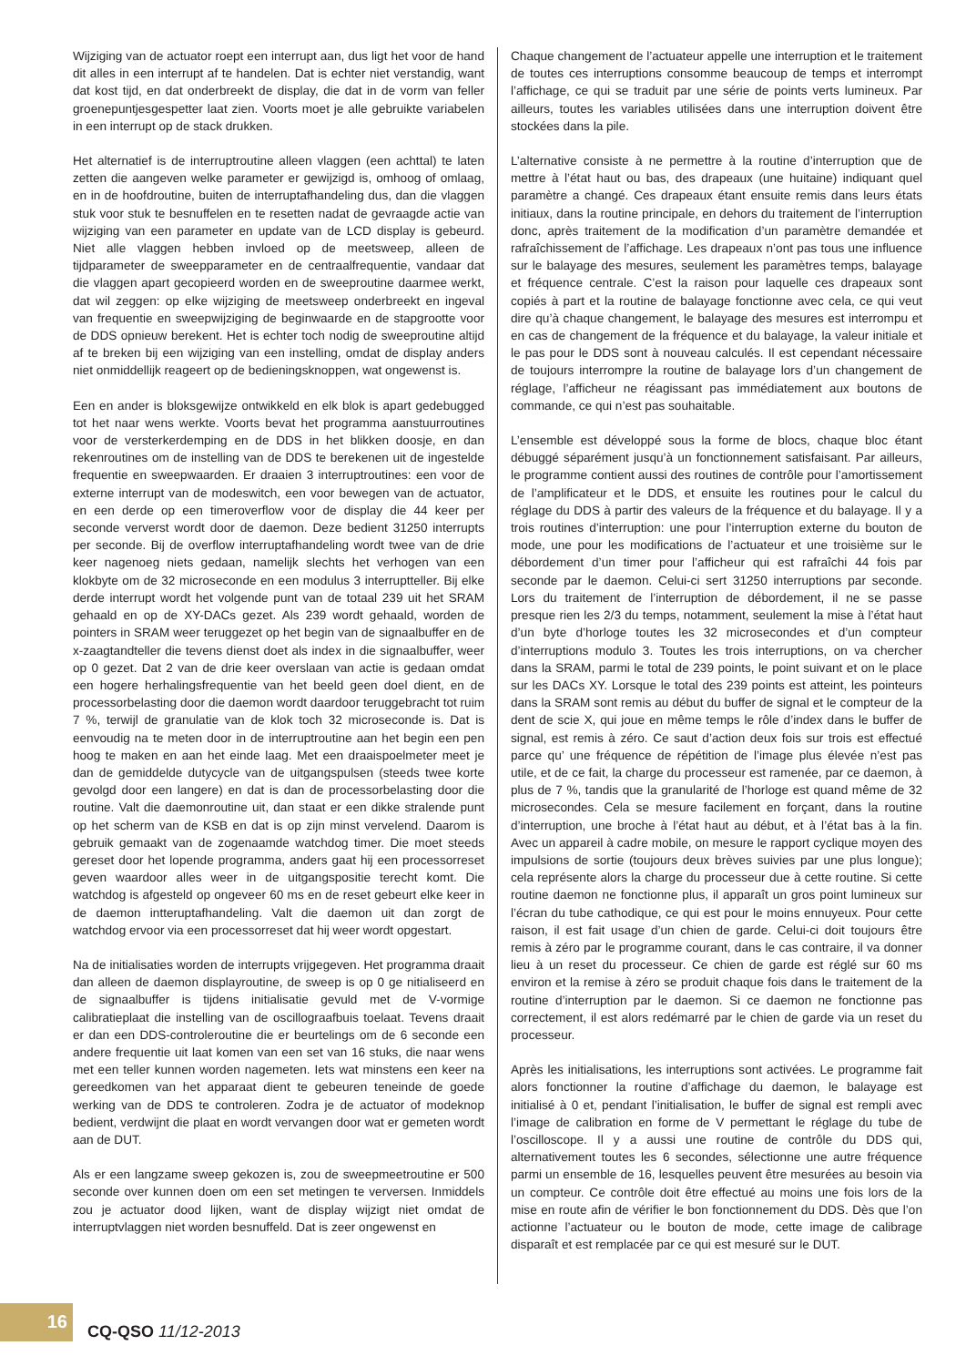Wijziging van de actuator roept een interrupt aan, dus ligt het voor de hand dit alles in een interrupt af te handelen. Dat is echter niet verstandig, want dat kost tijd, en dat onderbreekt de display, die dat in de vorm van feller groenepuntjesgespetter laat zien. Voorts moet je alle gebruikte variabelen in een interrupt op de stack drukken.
Het alternatief is de interruptroutine alleen vlaggen (een achttal) te laten zetten die aangeven welke parameter er gewijzigd is, omhoog of omlaag, en in de hoofdroutine, buiten de interruptafhandeling dus, dan die vlaggen stuk voor stuk te besnuffelen en te resetten nadat de gevraagde actie van wijziging van een parameter en update van de LCD display is gebeurd. Niet alle vlaggen hebben invloed op de meetsweep, alleen de tijdparameter de sweepparameter en de centraalfrequentie, vandaar dat die vlaggen apart gecopieerd worden en de sweeproutine daarmee werkt, dat wil zeggen: op elke wijziging de meetsweep onderbreekt en ingeval van frequentie en sweepwijziging de beginwaarde en de stapgrootte voor de DDS opnieuw berekent. Het is echter toch nodig de sweeproutine altijd af te breken bij een wijziging van een instelling, omdat de display anders niet onmiddellijk reageert op de bedieningsknoppen, wat ongewenst is.
Een en ander is bloksgewijze ontwikkeld en elk blok is apart gedebugged tot het naar wens werkte. Voorts bevat het programma aanstuurroutines voor de versterkerdemping en de DDS in het blikken doosje, en dan rekenroutines om de instelling van de DDS te berekenen uit de ingestelde frequentie en sweepwaarden. Er draaien 3 interruptroutines: een voor de externe interrupt van de modeswitch, een voor bewegen van de actuator, en een derde op een timeroverflow voor de display die 44 keer per seconde ververst wordt door de daemon. Deze bedient 31250 interrupts per seconde. Bij de overflow interruptafhandeling wordt twee van de drie keer nagenoeg niets gedaan, namelijk slechts het verhogen van een klokbyte om de 32 microseconde en een modulus 3 interruptteller. Bij elke derde interrupt wordt het volgende punt van de totaal 239 uit het SRAM gehaald en op de XY-DACs gezet. Als 239 wordt gehaald, worden de pointers in SRAM weer teruggezet op het begin van de signaalbuffer en de x-zaagtandteller die tevens dienst doet als index in die signaalbuffer, weer op 0 gezet. Dat 2 van de drie keer overslaan van actie is gedaan omdat een hogere herhalingsfrequentie van het beeld geen doel dient, en de processorbelasting door die daemon wordt daardoor teruggebracht tot ruim 7 %, terwijl de granulatie van de klok toch 32 microseconde is. Dat is eenvoudig na te meten door in de interruptroutine aan het begin een pen hoog te maken en aan het einde laag. Met een draaispoelmeter meet je dan de gemiddelde dutycycle van de uitgangspulsen (steeds twee korte gevolgd door een langere) en dat is dan de processorbelasting door die routine. Valt die daemonroutine uit, dan staat er een dikke stralende punt op het scherm van de KSB en dat is op zijn minst vervelend. Daarom is gebruik gemaakt van de zogenaamde watchdog timer. Die moet steeds gereset door het lopende programma, anders gaat hij een processorreset geven waardoor alles weer in de uitgangspositie terecht komt. Die watchdog is afgesteld op ongeveer 60 ms en de reset gebeurt elke keer in de daemon intteruptafhandeling. Valt die daemon uit dan zorgt de watchdog ervoor via een processorreset dat hij weer wordt opgestart.
Na de initialisaties worden de interrupts vrijgegeven. Het programma draait dan alleen de daemon displayroutine, de sweep is op 0 ge nitialiseerd en de signaalbuffer is tijdens initialisatie gevuld met de V-vormige calibratieplaat die instelling van de oscillograafbuis toelaat. Tevens draait er dan een DDS-controleroutine die er beurtelings om de 6 seconde een andere frequentie uit laat komen van een set van 16 stuks, die naar wens met een teller kunnen worden nagemeten. Iets wat minstens een keer na gereedkomen van het apparaat dient te gebeuren teneinde de goede werking van de DDS te controleren. Zodra je de actuator of modeknop bedient, verdwijnt die plaat en wordt vervangen door wat er gemeten wordt aan de DUT.
Als er een langzame sweep gekozen is, zou de sweepmeetroutine er 500 seconde over kunnen doen om een set metingen te verversen. Inmiddels zou je actuator dood lijken, want de display wijzigt niet omdat de interruptvlaggen niet worden besnuffeld. Dat is zeer ongewenst en
Chaque changement de l’actuateur appelle une interruption et le traitement de toutes ces interruptions consomme beaucoup de temps et interrompt l’affichage, ce qui se traduit par une série de points verts lumineux. Par ailleurs, toutes les variables utilisées dans une interruption doivent être stockées dans la pile.
L’alternative consiste à ne permettre à la routine d’interruption que de mettre à l’état haut ou bas, des drapeaux (une huitaine) indiquant quel paramètre a changé. Ces drapeaux étant ensuite remis dans leurs états initiaux, dans la routine principale, en dehors du traitement de l’interruption donc, après traitement de la modification d’un paramètre demandée et rafraîchissement de l’affichage. Les drapeaux n’ont pas tous une influence sur le balayage des mesures, seulement les paramètres temps, balayage et fréquence centrale. C’est la raison pour laquelle ces drapeaux sont copiés à part et la routine de balayage fonctionne avec cela, ce qui veut dire qu’à chaque changement, le balayage des mesures est interrompu et en cas de changement de la fréquence et du balayage, la valeur initiale et le pas pour le DDS sont à nouveau calculés. Il est cependant nécessaire de toujours interrompre la routine de balayage lors d’un changement de réglage, l’afficheur ne réagissant pas immédiatement aux boutons de commande, ce qui n’est pas souhaitable.
L’ensemble est développé sous la forme de blocs, chaque bloc étant débuggé séparément jusqu’à un fonctionnement satisfaisant. Par ailleurs, le programme contient aussi des routines de contrôle pour l’amortissement de l’amplificateur et le DDS, et ensuite les routines pour le calcul du réglage du DDS à partir des valeurs de la fréquence et du balayage. Il y a trois routines d’interruption: une pour l’interruption externe du bouton de mode, une pour les modifications de l’actuateur et une troisième sur le débordement d’un timer pour l’afficheur qui est rafraîchi 44 fois par seconde par le daemon. Celui-ci sert 31250 interruptions par seconde. Lors du traitement de l’interruption de débordement, il ne se passe presque rien les 2/3 du temps, notamment, seulement la mise à l’état haut d’un byte d’horloge toutes les 32 microsecondes et d’un compteur d’interruptions modulo 3. Toutes les trois interruptions, on va chercher dans la SRAM, parmi le total de 239 points, le point suivant et on le place sur les DACs XY. Lorsque le total des 239 points est atteint, les pointeurs dans la SRAM sont remis au début du buffer de signal et le compteur de la dent de scie X, qui joue en même temps le rôle d’index dans le buffer de signal, est remis à zéro. Ce saut d’action deux fois sur trois est effectué parce qu’ une fréquence de répétition de l’image plus élevée n’est pas utile, et de ce fait, la charge du processeur est ramenée, par ce daemon, à plus de 7 %, tandis que la granularité de l’horloge est quand même de 32 microsecondes. Cela se mesure facilement en forçant, dans la routine d’interruption, une broche à l’état haut au début, et à l’état bas à la fin. Avec un appareil à cadre mobile, on mesure le rapport cyclique moyen des impulsions de sortie (toujours deux brèves suivies par une plus longue); cela représente alors la charge du processeur due à cette routine. Si cette routine daemon ne fonctionne plus, il apparaît un gros point lumineux sur l’écran du tube cathodique, ce qui est pour le moins ennuyeux. Pour cette raison, il est fait usage d’un chien de garde. Celui-ci doit toujours être remis à zéro par le programme courant, dans le cas contraire, il va donner lieu à un reset du processeur. Ce chien de garde est réglé sur 60 ms environ et la remise à zéro se produit chaque fois dans le traitement de la routine d’interruption par le daemon. Si ce daemon ne fonctionne pas correctement, il est alors redémarré par le chien de garde via un reset du processeur.
Après les initialisations, les interruptions sont activées. Le programme fait alors fonctionner la routine d’affichage du daemon, le balayage est initialisé à 0 et, pendant l’initialisation, le buffer de signal est rempli avec l’image de calibration en forme de V permettant le réglage du tube de l’oscilloscope. Il y a aussi une routine de contrôle du DDS qui, alternativement toutes les 6 secondes, sélectionne une autre fréquence parmi un ensemble de 16, lesquelles peuvent être mesurées au besoin via un compteur. Ce contrôle doit être effectué au moins une fois lors de la mise en route afin de vérifier le bon fonctionnement du DDS. Dès que l’on actionne l’actuateur ou le bouton de mode, cette image de calibrage disparaît et est remplacée par ce qui est mesuré sur le DUT.
16
CQ-QSO 11/12-2013